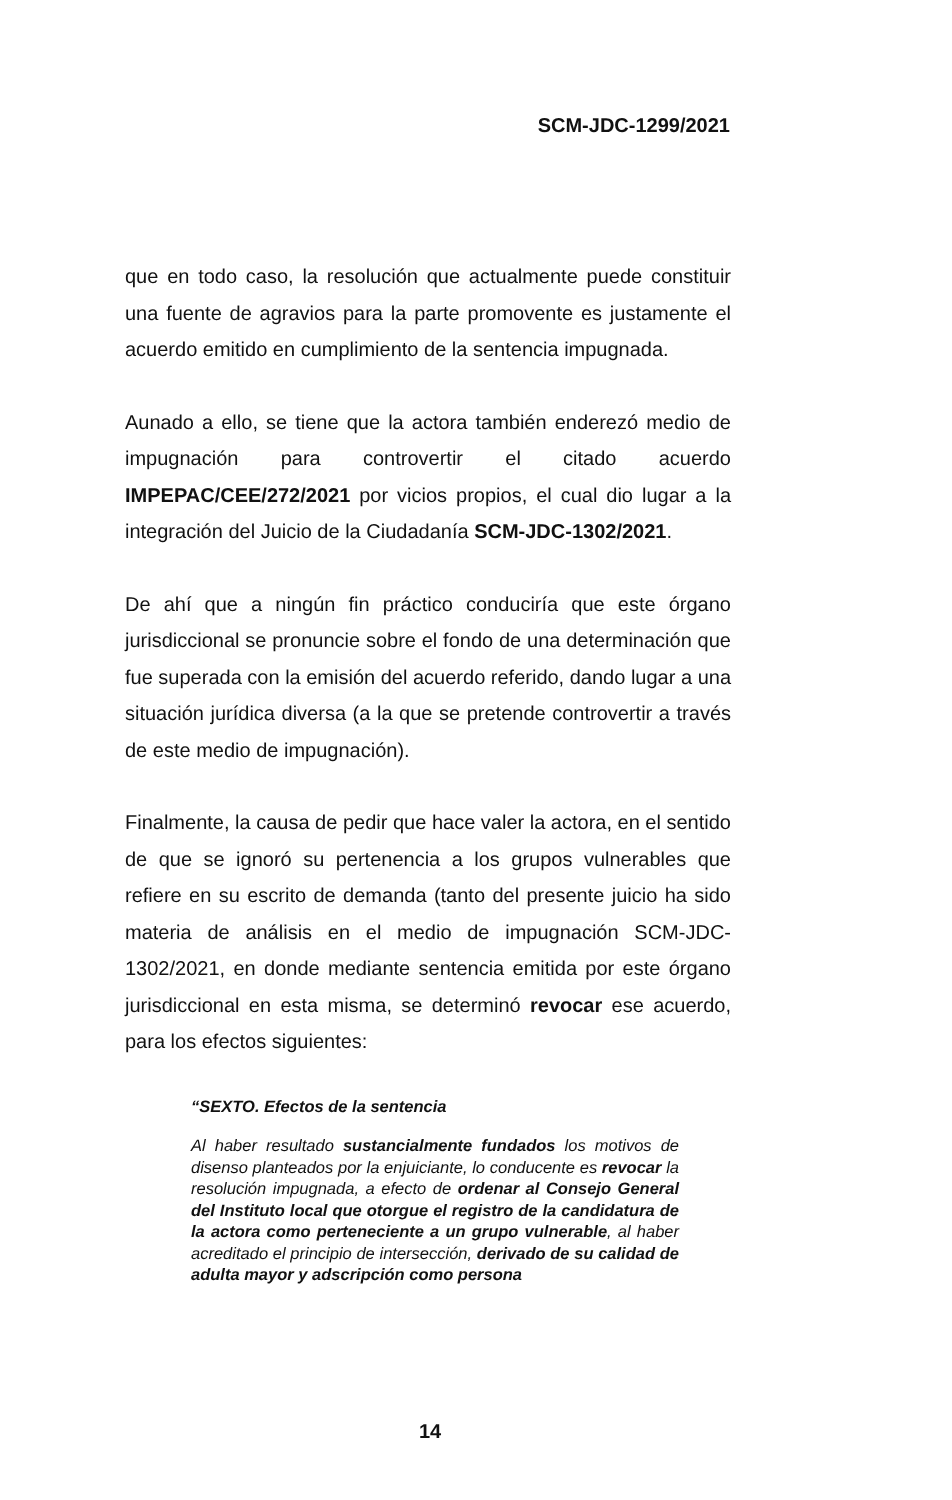SCM-JDC-1299/2021
que en todo caso, la resolución que actualmente puede constituir una fuente de agravios para la parte promovente es justamente el acuerdo emitido en cumplimiento de la sentencia impugnada.
Aunado a ello, se tiene que la actora también enderezó medio de impugnación para controvertir el citado acuerdo IMPEPAC/CEE/272/2021 por vicios propios, el cual dio lugar a la integración del Juicio de la Ciudadanía SCM-JDC-1302/2021.
De ahí que a ningún fin práctico conduciría que este órgano jurisdiccional se pronuncie sobre el fondo de una determinación que fue superada con la emisión del acuerdo referido, dando lugar a una situación jurídica diversa (a la que se pretende controvertir a través de este medio de impugnación).
Finalmente, la causa de pedir que hace valer la actora, en el sentido de que se ignoró su pertenencia a los grupos vulnerables que refiere en su escrito de demanda (tanto del presente juicio ha sido materia de análisis en el medio de impugnación SCM-JDC-1302/2021, en donde mediante sentencia emitida por este órgano jurisdiccional en esta misma, se determinó revocar ese acuerdo, para los efectos siguientes:
“SEXTO. Efectos de la sentencia
Al haber resultado sustancialmente fundados los motivos de disenso planteados por la enjuiciante, lo conducente es revocar la resolución impugnada, a efecto de ordenar al Consejo General del Instituto local que otorgue el registro de la candidatura de la actora como perteneciente a un grupo vulnerable, al haber acreditado el principio de intersección, derivado de su calidad de adulta mayor y adscripción como persona
14